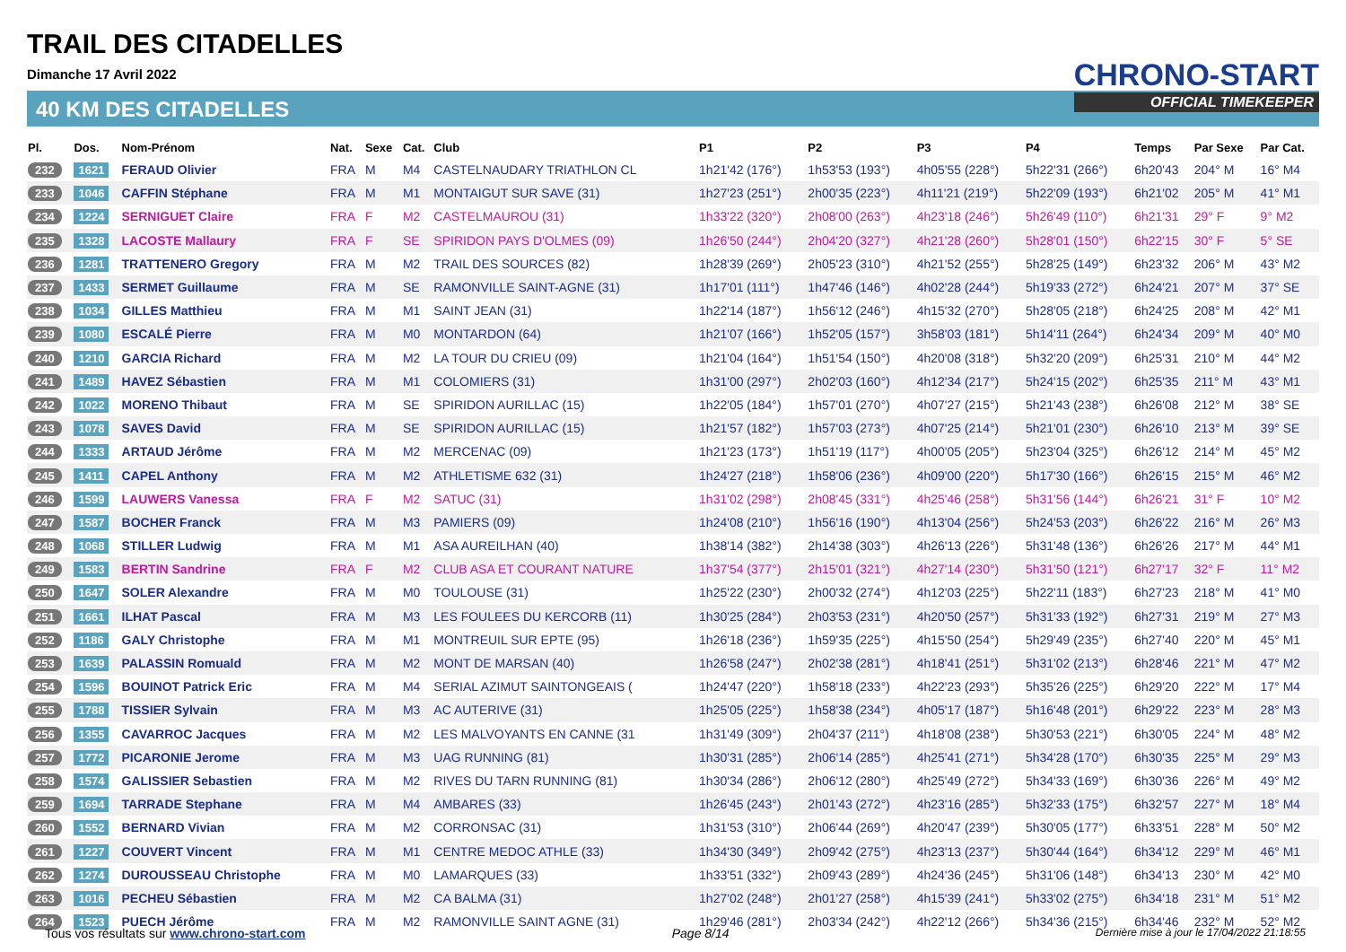TRAIL DES CITADELLES
Dimanche 17 Avril 2022
40 KM DES CITADELLES
CHRONO-START
OFFICIAL TIMEKEEPER
| Pl. | Dos. | Nom-Prénom | Nat. | Sexe | Cat. | Club | P1 | P2 | P3 | P4 | Temps | Par Sexe | Par Cat. |
| --- | --- | --- | --- | --- | --- | --- | --- | --- | --- | --- | --- | --- | --- |
| 232 | 1621 | FERAUD Olivier | FRA | M | M4 | CASTELNAUDARY TRIATHLON CL | 1h21'42 (176°) | 1h53'53 (193°) | 4h05'55 (228°) | 5h22'31 (266°) | 6h20'43 | 204° M | 16° M4 |
| 233 | 1046 | CAFFIN Stéphane | FRA | M | M1 | MONTAIGUT SUR SAVE (31) | 1h27'23 (251°) | 2h00'35 (223°) | 4h11'21 (219°) | 5h22'09 (193°) | 6h21'02 | 205° M | 41° M1 |
| 234 | 1224 | SERNIGUET Claire | FRA | F | M2 | CASTELMAUROU (31) | 1h33'22 (320°) | 2h08'00 (263°) | 4h23'18 (246°) | 5h26'49 (110°) | 6h21'31 | 29° F | 9° M2 |
| 235 | 1328 | LACOSTE Mallaury | FRA | F | SE | SPIRIDON PAYS D'OLMES (09) | 1h26'50 (244°) | 2h04'20 (327°) | 4h21'28 (260°) | 5h28'01 (150°) | 6h22'15 | 30° F | 5° SE |
| 236 | 1281 | TRATTENERO Gregory | FRA | M | M2 | TRAIL DES SOURCES (82) | 1h28'39 (269°) | 2h05'23 (310°) | 4h21'52 (255°) | 5h28'25 (149°) | 6h23'32 | 206° M | 43° M2 |
| 237 | 1433 | SERMET Guillaume | FRA | M | SE | RAMONVILLE SAINT-AGNE (31) | 1h17'01 (111°) | 1h47'46 (146°) | 4h02'28 (244°) | 5h19'33 (272°) | 6h24'21 | 207° M | 37° SE |
| 238 | 1034 | GILLES Matthieu | FRA | M | M1 | SAINT JEAN (31) | 1h22'14 (187°) | 1h56'12 (246°) | 4h15'32 (270°) | 5h28'05 (218°) | 6h24'25 | 208° M | 42° M1 |
| 239 | 1080 | ESCALÉ Pierre | FRA | M | M0 | MONTARDON (64) | 1h21'07 (166°) | 1h52'05 (157°) | 3h58'03 (181°) | 5h14'11 (264°) | 6h24'34 | 209° M | 40° M0 |
| 240 | 1210 | GARCIA Richard | FRA | M | M2 | LA TOUR DU CRIEU (09) | 1h21'04 (164°) | 1h51'54 (150°) | 4h20'08 (318°) | 5h32'20 (209°) | 6h25'31 | 210° M | 44° M2 |
| 241 | 1489 | HAVEZ Sébastien | FRA | M | M1 | COLOMIERS (31) | 1h31'00 (297°) | 2h02'03 (160°) | 4h12'34 (217°) | 5h24'15 (202°) | 6h25'35 | 211° M | 43° M1 |
| 242 | 1022 | MORENO Thibaut | FRA | M | SE | SPIRIDON AURILLAC (15) | 1h22'05 (184°) | 1h57'01 (270°) | 4h07'27 (215°) | 5h21'43 (238°) | 6h26'08 | 212° M | 38° SE |
| 243 | 1078 | SAVES David | FRA | M | SE | SPIRIDON AURILLAC (15) | 1h21'57 (182°) | 1h57'03 (273°) | 4h07'25 (214°) | 5h21'01 (230°) | 6h26'10 | 213° M | 39° SE |
| 244 | 1333 | ARTAUD Jérôme | FRA | M | M2 | MERCENAC (09) | 1h21'23 (173°) | 1h51'19 (117°) | 4h00'05 (205°) | 5h23'04 (325°) | 6h26'12 | 214° M | 45° M2 |
| 245 | 1411 | CAPEL Anthony | FRA | M | M2 | ATHLETISME 632 (31) | 1h24'27 (218°) | 1h58'06 (236°) | 4h09'00 (220°) | 5h17'30 (166°) | 6h26'15 | 215° M | 46° M2 |
| 246 | 1599 | LAUWERS Vanessa | FRA | F | M2 | SATUC (31) | 1h31'02 (298°) | 2h08'45 (331°) | 4h25'46 (258°) | 5h31'56 (144°) | 6h26'21 | 31° F | 10° M2 |
| 247 | 1587 | BOCHER Franck | FRA | M | M3 | PAMIERS (09) | 1h24'08 (210°) | 1h56'16 (190°) | 4h13'04 (256°) | 5h24'53 (203°) | 6h26'22 | 216° M | 26° M3 |
| 248 | 1068 | STILLER Ludwig | FRA | M | M1 | ASA AUREILHAN (40) | 1h38'14 (382°) | 2h14'38 (303°) | 4h26'13 (226°) | 5h31'48 (136°) | 6h26'26 | 217° M | 44° M1 |
| 249 | 1583 | BERTIN Sandrine | FRA | F | M2 | CLUB ASA ET COURANT NATURE | 1h37'54 (377°) | 2h15'01 (321°) | 4h27'14 (230°) | 5h31'50 (121°) | 6h27'17 | 32° F | 11° M2 |
| 250 | 1647 | SOLER Alexandre | FRA | M | M0 | TOULOUSE (31) | 1h25'22 (230°) | 2h00'32 (274°) | 4h12'03 (225°) | 5h22'11 (183°) | 6h27'23 | 218° M | 41° M0 |
| 251 | 1661 | ILHAT Pascal | FRA | M | M3 | LES FOULEES DU KERCORB (11) | 1h30'25 (284°) | 2h03'53 (231°) | 4h20'50 (257°) | 5h31'33 (192°) | 6h27'31 | 219° M | 27° M3 |
| 252 | 1186 | GALY Christophe | FRA | M | M1 | MONTREUIL SUR EPTE (95) | 1h26'18 (236°) | 1h59'35 (225°) | 4h15'50 (254°) | 5h29'49 (235°) | 6h27'40 | 220° M | 45° M1 |
| 253 | 1639 | PALASSIN Romuald | FRA | M | M2 | MONT DE MARSAN (40) | 1h26'58 (247°) | 2h02'38 (281°) | 4h18'41 (251°) | 5h31'02 (213°) | 6h28'46 | 221° M | 47° M2 |
| 254 | 1596 | BOUINOT Patrick Eric | FRA | M | M4 | SERIAL AZIMUT SAINTONGEAIS ( | 1h24'47 (220°) | 1h58'18 (233°) | 4h22'23 (293°) | 5h35'26 (225°) | 6h29'20 | 222° M | 17° M4 |
| 255 | 1788 | TISSIER Sylvain | FRA | M | M3 | AC AUTERIVE (31) | 1h25'05 (225°) | 1h58'38 (234°) | 4h05'17 (187°) | 5h16'48 (201°) | 6h29'22 | 223° M | 28° M3 |
| 256 | 1355 | CAVARROC Jacques | FRA | M | M2 | LES MALVOYANTS EN CANNE (31 | 1h31'49 (309°) | 2h04'37 (211°) | 4h18'08 (238°) | 5h30'53 (221°) | 6h30'05 | 224° M | 48° M2 |
| 257 | 1772 | PICARONIE Jerome | FRA | M | M3 | UAG RUNNING (81) | 1h30'31 (285°) | 2h06'14 (285°) | 4h25'41 (271°) | 5h34'28 (170°) | 6h30'35 | 225° M | 29° M3 |
| 258 | 1574 | GALISSIER Sebastien | FRA | M | M2 | RIVES DU TARN RUNNING (81) | 1h30'34 (286°) | 2h06'12 (280°) | 4h25'49 (272°) | 5h34'33 (169°) | 6h30'36 | 226° M | 49° M2 |
| 259 | 1694 | TARRADE Stephane | FRA | M | M4 | AMBARES (33) | 1h26'45 (243°) | 2h01'43 (272°) | 4h23'16 (285°) | 5h32'33 (175°) | 6h32'57 | 227° M | 18° M4 |
| 260 | 1552 | BERNARD Vivian | FRA | M | M2 | CORRONSAC (31) | 1h31'53 (310°) | 2h06'44 (269°) | 4h20'47 (239°) | 5h30'05 (177°) | 6h33'51 | 228° M | 50° M2 |
| 261 | 1227 | COUVERT Vincent | FRA | M | M1 | CENTRE MEDOC ATHLE (33) | 1h34'30 (349°) | 2h09'42 (275°) | 4h23'13 (237°) | 5h30'44 (164°) | 6h34'12 | 229° M | 46° M1 |
| 262 | 1274 | DUROUSSEAU Christophe | FRA | M | M0 | LAMARQUES (33) | 1h33'51 (332°) | 2h09'43 (289°) | 4h24'36 (245°) | 5h31'06 (148°) | 6h34'13 | 230° M | 42° M0 |
| 263 | 1016 | PECHEU Sébastien | FRA | M | M2 | CA BALMA (31) | 1h27'02 (248°) | 2h01'27 (258°) | 4h15'39 (241°) | 5h33'02 (275°) | 6h34'18 | 231° M | 51° M2 |
| 264 | 1523 | PUECH Jérôme | FRA | M | M2 | RAMONVILLE SAINT AGNE (31) | 1h29'46 (281°) | 2h03'34 (242°) | 4h22'12 (266°) | 5h34'36 (215°) | 6h34'46 | 232° M | 52° M2 |
Tous vos résultats sur www.chrono-start.com Page 8/14 Dernière mise à jour le 17/04/2022 21:18:55